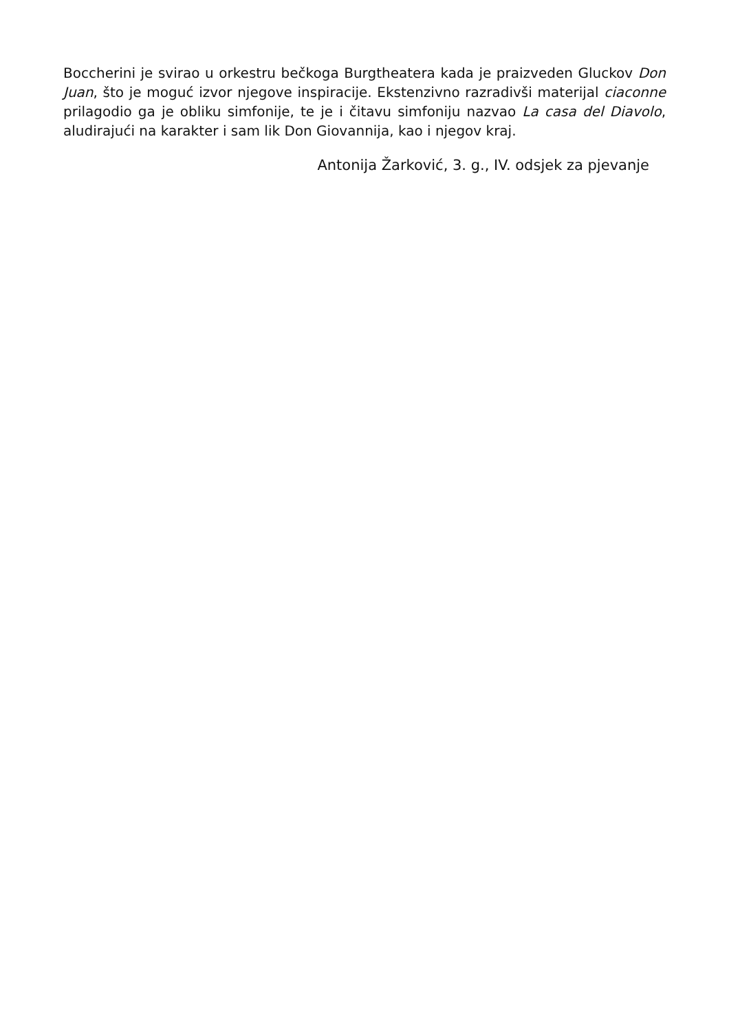Boccherini je svirao u orkestru bečkoga Burgtheatera kada je praizveden Gluckov Don Juan, što je moguć izvor njegove inspiracije. Ekstenzivno razradivši materijal ciaconne prilagodio ga je obliku simfonije, te je i čitavu simfoniju nazvao La casa del Diavolo, aludirajući na karakter i sam lik Don Giovannija, kao i njegov kraj.
Antonija Žarković, 3. g., IV. odsjek za pjevanje